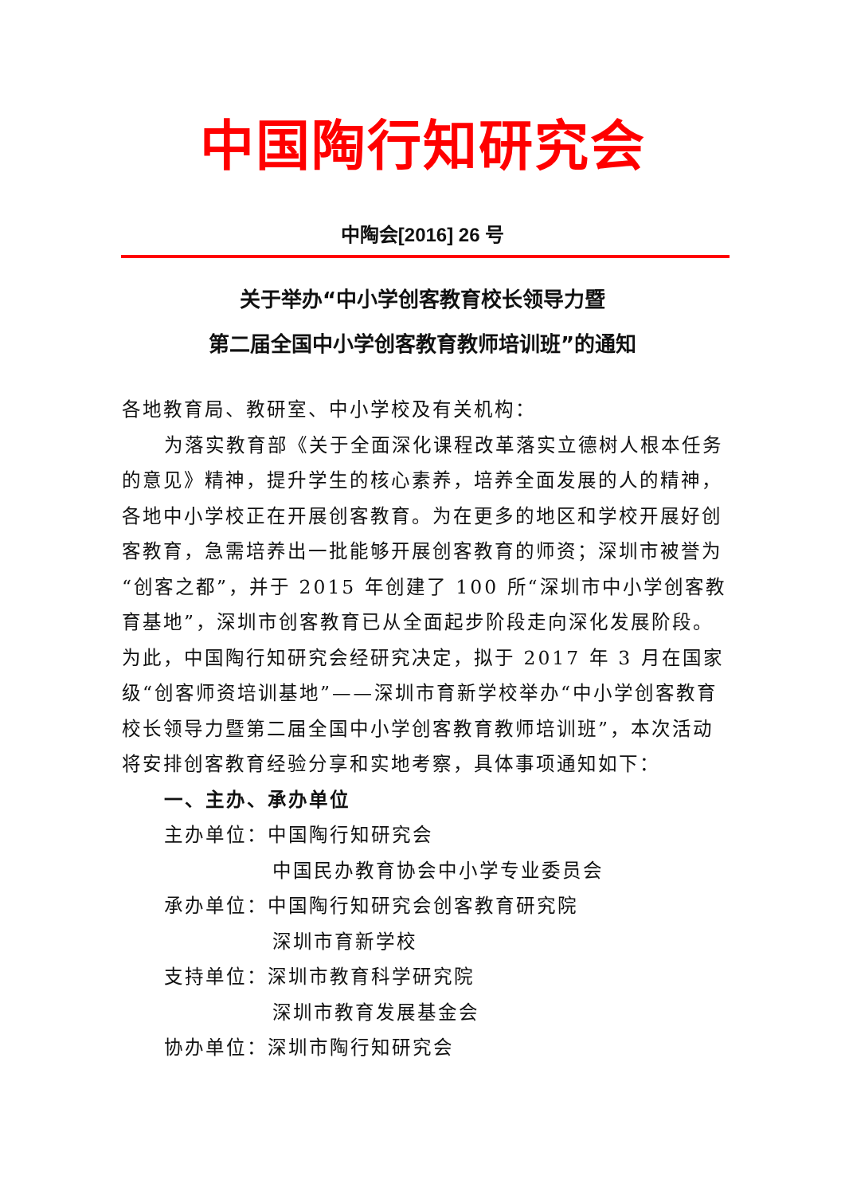中国陶行知研究会
中陶会[2016] 26 号
关于举办“中小学创客教育校长领导力暨
第二届全国中小学创客教育教师培训班”的通知
各地教育局、教研室、中小学校及有关机构：
为落实教育部《关于全面深化课程改革落实立德树人根本任务的意见》精神，提升学生的核心素养，培养全面发展的人的精神，各地中小学校正在开展创客教育。为在更多的地区和学校开展好创客教育，急需培养出一批能够开展创客教育的师资；深圳市被誉为“创客之都”，并于 2015 年创建了 100 所“深圳市中小学创客教育基地”，深圳市创客教育已从全面起步阶段走向深化发展阶段。为此，中国陶行知研究会经研究决定，拟于 2017 年 3 月在国家级“创客师资培训基地”——深圳市育新学校举办“中小学创客教育校长领导力暨第二届全国中小学创客教育教师培训班”，本次活动将安排创客教育经验分享和实地考察，具体事项通知如下：
一、主办、承办单位
主办单位：中国陶行知研究会
中国民办教育协会中小学专业委员会
承办单位：中国陶行知研究会创客教育研究院
深圳市育新学校
支持单位：深圳市教育科学研究院
深圳市教育发展基金会
协办单位：深圳市陶行知研究会